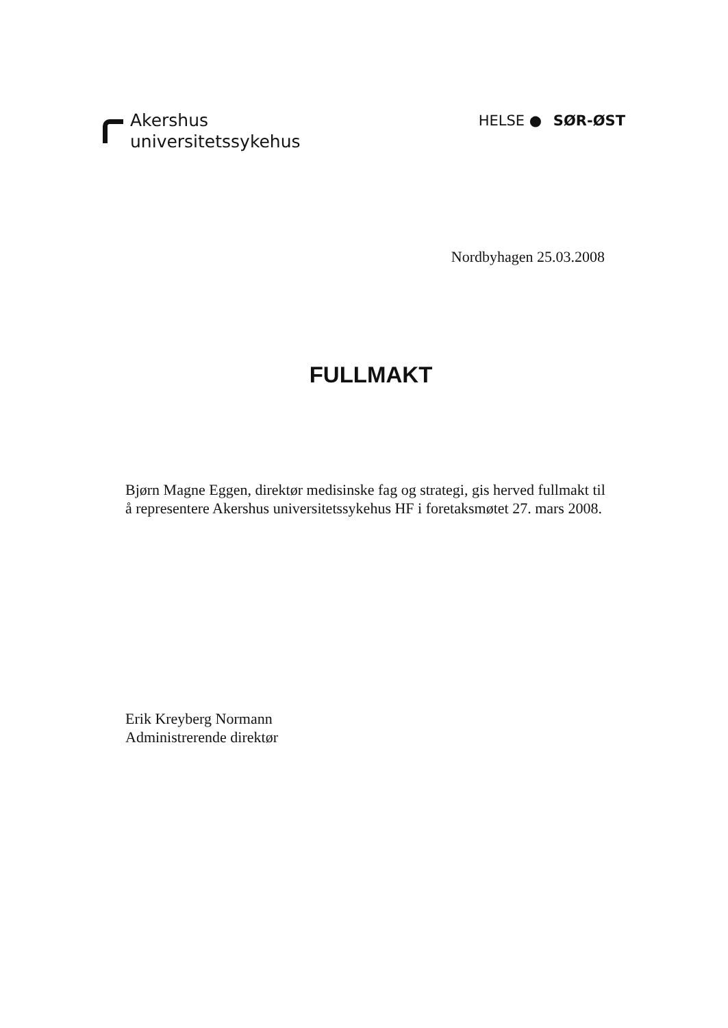Akershus
universitetssykehus
HELSE ● SØR-ØST
Nordbyhagen 25.03.2008
FULLMAKT
Bjørn Magne Eggen, direktør medisinske fag og strategi, gis herved fullmakt til å representere Akershus universitetssykehus HF i foretaksmøtet 27. mars 2008.
Erik Kreyberg Normann
Administrerende direktør